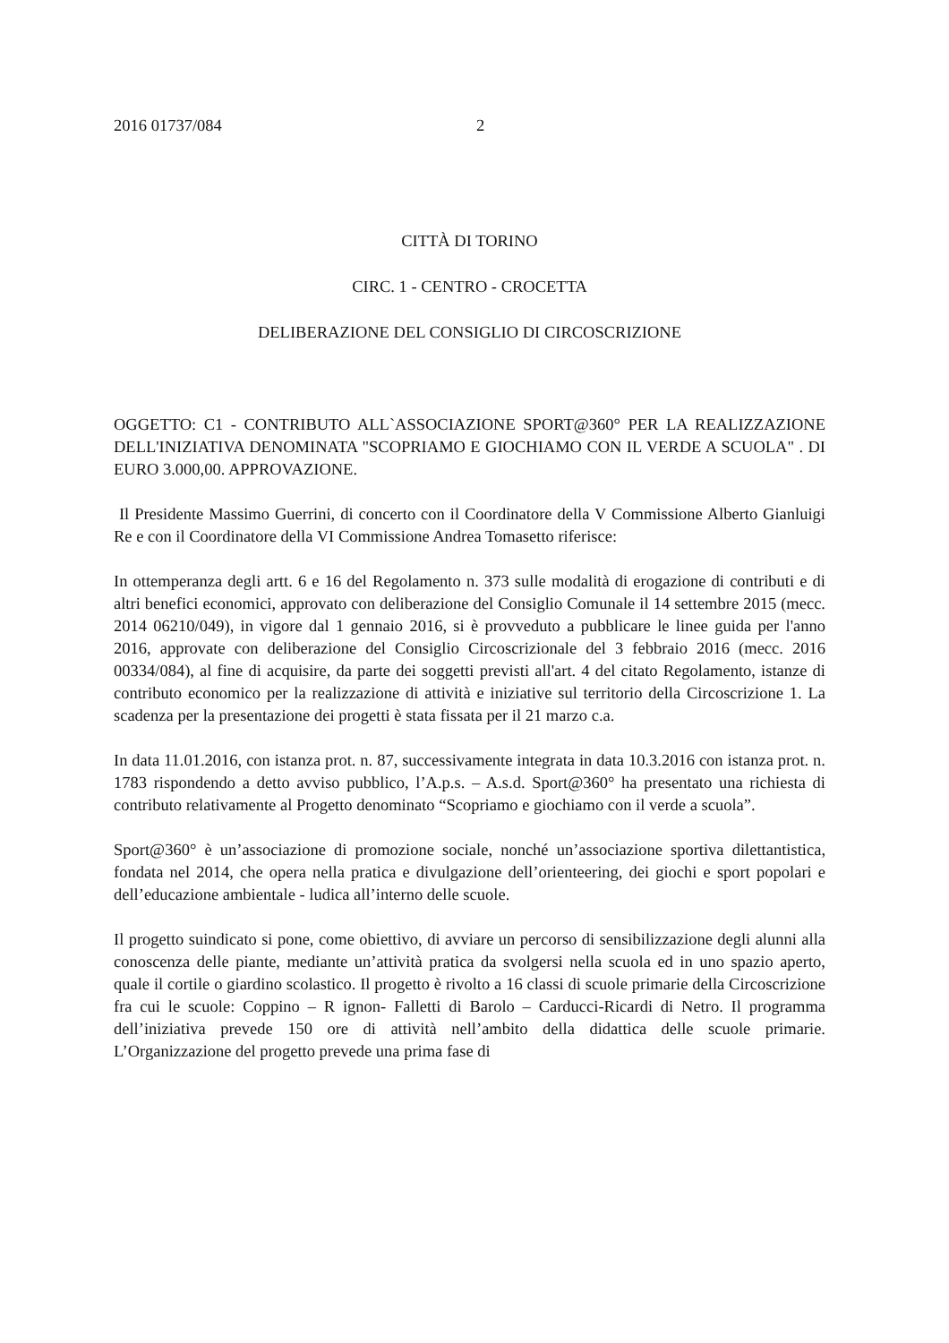2016 01737/084 2
CITTÀ DI TORINO
CIRC. 1 - CENTRO - CROCETTA
DELIBERAZIONE DEL CONSIGLIO DI CIRCOSCRIZIONE
OGGETTO: C1 - CONTRIBUTO ALL`ASSOCIAZIONE SPORT@360° PER LA REALIZZAZIONE DELL'INIZIATIVA DENOMINATA "SCOPRIAMO E GIOCHIAMO CON IL VERDE A SCUOLA" . DI EURO 3.000,00. APPROVAZIONE.
Il Presidente Massimo Guerrini, di concerto con il Coordinatore della V Commissione Alberto Gianluigi Re e con il Coordinatore della VI Commissione Andrea Tomasetto riferisce:
In ottemperanza degli artt. 6 e 16 del Regolamento n. 373 sulle modalità di erogazione di contributi e di altri benefici economici, approvato con deliberazione del Consiglio Comunale il 14 settembre 2015 (mecc. 2014 06210/049), in vigore dal 1 gennaio 2016, si è provveduto a pubblicare le linee guida per l'anno 2016, approvate con deliberazione del Consiglio Circoscrizionale del 3 febbraio 2016 (mecc. 2016 00334/084), al fine di acquisire, da parte dei soggetti previsti all'art. 4 del citato Regolamento, istanze di contributo economico per la realizzazione di attività e iniziative sul territorio della Circoscrizione 1. La scadenza per la presentazione dei progetti è stata fissata per il 21 marzo c.a.
In data 11.01.2016, con istanza prot. n. 87, successivamente integrata in data 10.3.2016 con istanza prot. n. 1783 rispondendo a detto avviso pubblico, l’A.p.s. – A.s.d. Sport@360° ha presentato una richiesta di contributo relativamente al Progetto denominato “Scopriamo e giochiamo con il verde a scuola”.
Sport@360° è un’associazione di promozione sociale, nonché un’associazione sportiva dilettantistica, fondata nel 2014, che opera nella pratica e divulgazione dell’orienteering, dei giochi e sport popolari e dell’educazione ambientale - ludica all’interno delle scuole.
Il progetto suindicato si pone, come obiettivo, di avviare un percorso di sensibilizzazione degli alunni alla conoscenza delle piante, mediante un’attività pratica da svolgersi nella scuola ed in uno spazio aperto, quale il cortile o giardino scolastico. Il progetto è rivolto a 16 classi di scuole primarie della Circoscrizione fra cui le scuole: Coppino – R ignon- Falletti di Barolo – Carducci-Ricardi di Netro. Il programma dell’iniziativa prevede 150 ore di attività nell’ambito della didattica delle scuole primarie. L’Organizzazione del progetto prevede una prima fase di